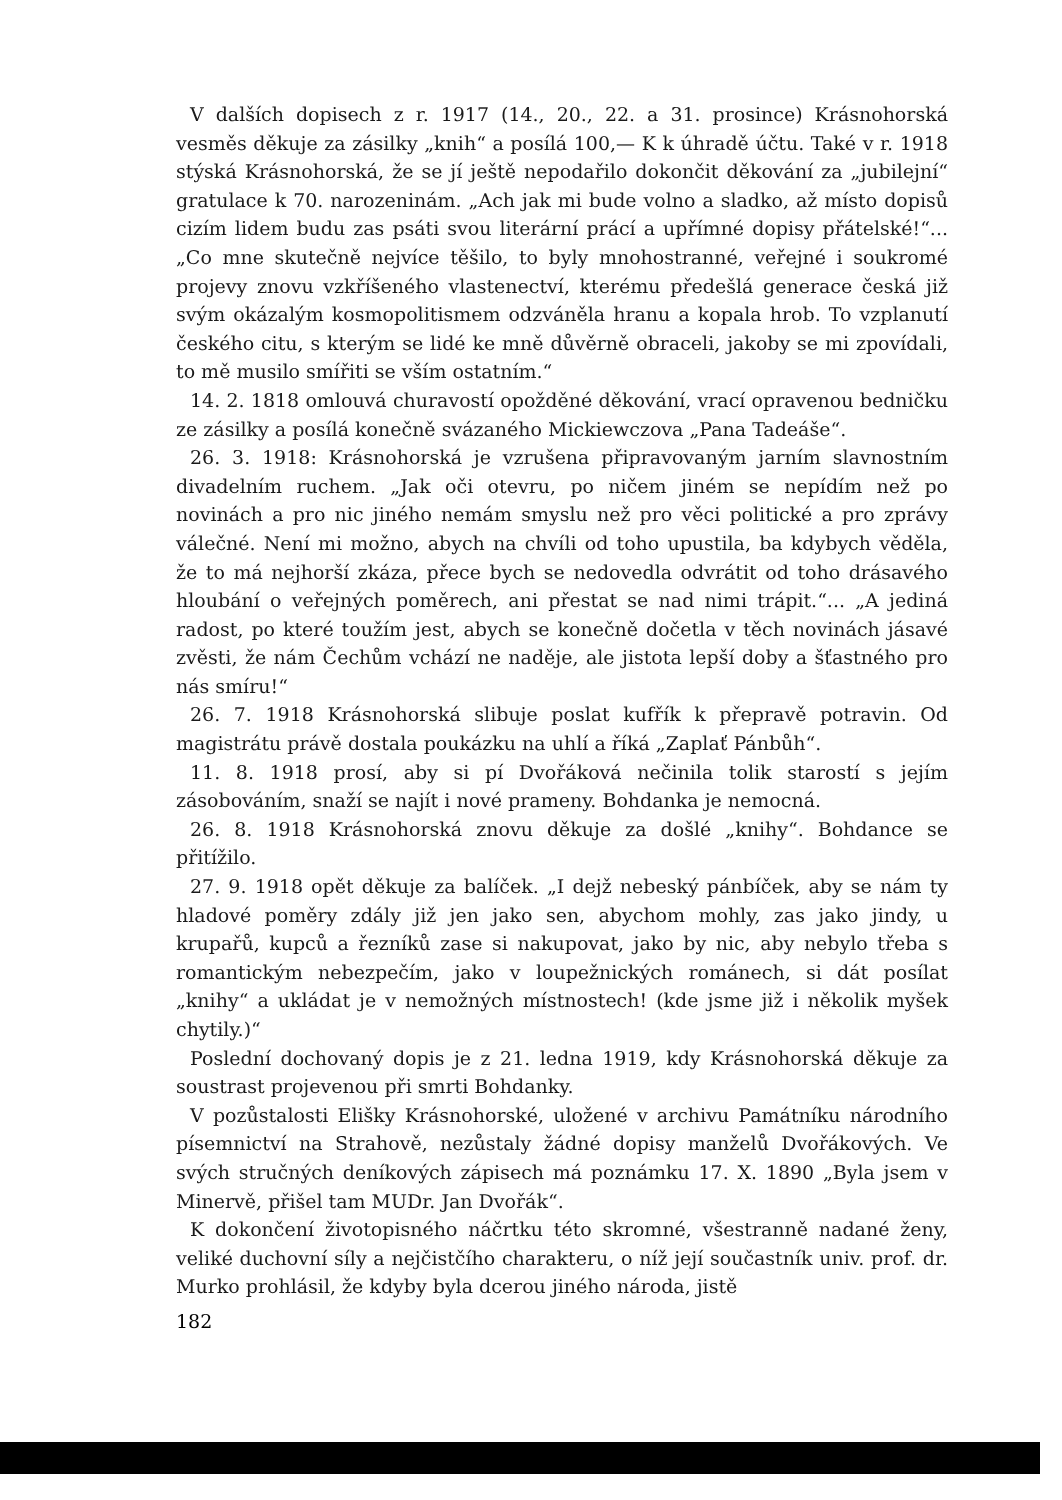V dalších dopisech z r. 1917 (14., 20., 22. a 31. prosince) Krásnohorská vesměs děkuje za zásilky „knih“ a posílá 100,— K k úhradě účtu. Také v r. 1918 stýská Krásnohorská, že se jí ještě nepodařilo dokončit děkování za „jubilejní“ gratulace k 70. narozeninám. „Ach jak mi bude volno a sladko, až místo dopisů cizím lidem budu zas psáti svou literární prácí a upřímné dopisy přátelské!“... „Co mne skutečně nejvíce těšilo, to byly mnohostranné, veřejné i soukromé projevy znovu vzkříšeného vlastenectví, kterému předešlá generace česká již svým okázalým kosmopolitismem odzváněla hranu a kopala hrob. To vzplanutí českého citu, s kterým se lidé ke mně důvěrně obraceli, jakoby se mi zpovídali, to mě musilo smířiti se vším ostatním.“
14. 2. 1818 omlouvá churavostí opožděné děkování, vrací opravenou bedničku ze zásilky a posílá konečně svázaného Mickiewczova „Pana Tadeáše“.
26. 3. 1918: Krásnohorská je vzrušena připravovaným jarním slavnostním divadelním ruchem. „Jak oči otevru, po ničem jiném se nepídím než po novinách a pro nic jiného nemám smyslu než pro věci politické a pro zprávy válečné. Není mi možno, abych na chvíli od toho upustila, ba kdybych věděla, že to má nejhorší zkáza, přece bych se nedovedla odvrátit od toho drásavého hloubání o veřejných poměrech, ani přestat se nad nimi trápit.“... „A jediná radost, po které toužím jest, abych se konečně dočetla v těch novinách jásavé zvěsti, že nám Čechům vchází ne naděje, ale jistota lepší doby a šťastného pro nás smíru!“
26. 7. 1918 Krásnohorská slibuje poslat kufřík k přepravě potravin. Od magistrátu právě dostala poukázku na uhlí a říká „Zaplať Pánbůh“.
11. 8. 1918 prosí, aby si pí Dvořáková nečinila tolik starostí s jejím zásobováním, snaží se najít i nové prameny. Bohdanka je nemocná.
26. 8. 1918 Krásnohorská znovu děkuje za došlé „knihy“. Bohdance se přitížilo.
27. 9. 1918 opět děkuje za balíček. „I dejž nebeský pánbíček, aby se nám ty hladové poměry zdály již jen jako sen, abychom mohly, zas jako jindy, u krupařů, kupců a řezníků zase si nakupovat, jako by nic, aby nebylo třeba s romantickým nebezpečím, jako v loupežnických románech, si dát posílat „knihy“ a ukládat je v nemožných místnostech! (kde jsme již i několik myšek chytily.)“
Poslední dochovaný dopis je z 21. ledna 1919, kdy Krásnohorská děkuje za soustrast projevenou při smrti Bohdanky.
V pozůstalosti Elišky Krásnohorské, uložené v archivu Památníku národního písemnictví na Strahově, nezůstaly žádné dopisy manželů Dvořákových. Ve svých stručných deníkových zápisech má poznámku 17. X. 1890 „Byla jsem v Minervě, přišel tam MUDr. Jan Dvořák“.
K dokončení životopisného náčrtku této skromné, všestranně nadané ženy, veliké duchovní síly a nejčistčího charakteru, o níž její součastník univ. prof. dr. Murko prohlásil, že kdyby byla dcerou jiného národa, jistě
182